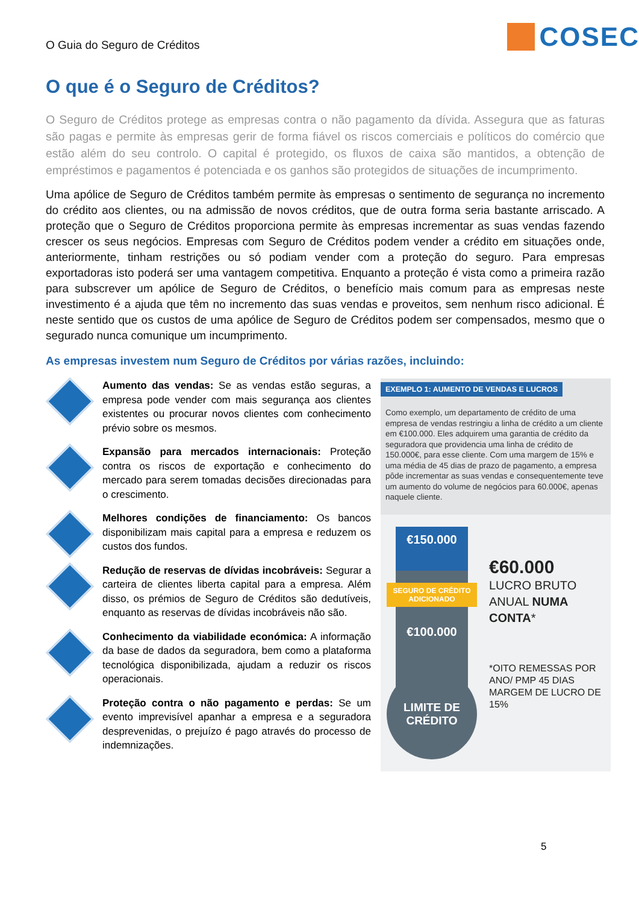O Guia do Seguro de Créditos
COSEC
O que é o Seguro de Créditos?
O Seguro de Créditos protege as empresas contra o não pagamento da dívida. Assegura que as faturas são pagas e permite às empresas gerir de forma fiável os riscos comerciais e políticos do comércio que estão além do seu controlo. O capital é protegido, os fluxos de caixa são mantidos, a obtenção de empréstimos e pagamentos é potenciada e os ganhos são protegidos de situações de incumprimento.
Uma apólice de Seguro de Créditos também permite às empresas o sentimento de segurança no incremento do crédito aos clientes, ou na admissão de novos créditos, que de outra forma seria bastante arriscado. A proteção que o Seguro de Créditos proporciona permite às empresas incrementar as suas vendas fazendo crescer os seus negócios. Empresas com Seguro de Créditos podem vender a crédito em situações onde, anteriormente, tinham restrições ou só podiam vender com a proteção do seguro. Para empresas exportadoras isto poderá ser uma vantagem competitiva. Enquanto a proteção é vista como a primeira razão para subscrever um apólice de Seguro de Créditos, o benefício mais comum para as empresas neste investimento é a ajuda que têm no incremento das suas vendas e proveitos, sem nenhum risco adicional. É neste sentido que os custos de uma apólice de Seguro de Créditos podem ser compensados, mesmo que o segurado nunca comunique um incumprimento.
As empresas investem num Seguro de Créditos por várias razões, incluindo:
Aumento das vendas: Se as vendas estão seguras, a empresa pode vender com mais segurança aos clientes existentes ou procurar novos clientes com conhecimento prévio sobre os mesmos.
Expansão para mercados internacionais: Proteção contra os riscos de exportação e conhecimento do mercado para serem tomadas decisões direcionadas para o crescimento.
Melhores condições de financiamento: Os bancos disponibilizam mais capital para a empresa e reduzem os custos dos fundos.
Redução de reservas de dívidas incobráveis: Segurar a carteira de clientes liberta capital para a empresa. Além disso, os prémios de Seguro de Créditos são dedutíveis, enquanto as reservas de dívidas incobráveis não são.
Conhecimento da viabilidade económica: A informação da base de dados da seguradora, bem como a plataforma tecnológica disponibilizada, ajudam a reduzir os riscos operacionais.
Proteção contra o não pagamento e perdas: Se um evento imprevisível apanhar a empresa e a seguradora desprevenidas, o prejuízo é pago através do processo de indemnizações.
EXEMPLO 1: AUMENTO DE VENDAS E LUCROS
Como exemplo, um departamento de crédito de uma empresa de vendas restringiu a linha de crédito a um cliente em €100.000. Eles adquirem uma garantia de crédito da seguradora que providencia uma linha de crédito de 150.000€, para esse cliente. Com uma margem de 15% e uma média de 45 dias de prazo de pagamento, a empresa pôde incrementar as suas vendas e consequentemente teve um aumento do volume de negócios para 60.000€, apenas naquele cliente.
€150.000
SEGURO DE CRÉDITO ADICIONADO
€100.000
LIMITE DE
CRÉDITO
€60.000
LUCRO BRUTO ANUAL NUMA CONTA*
*OITO REMESSAS POR ANO/ PMP 45 DIAS MARGEM DE LUCRO DE 15%
5